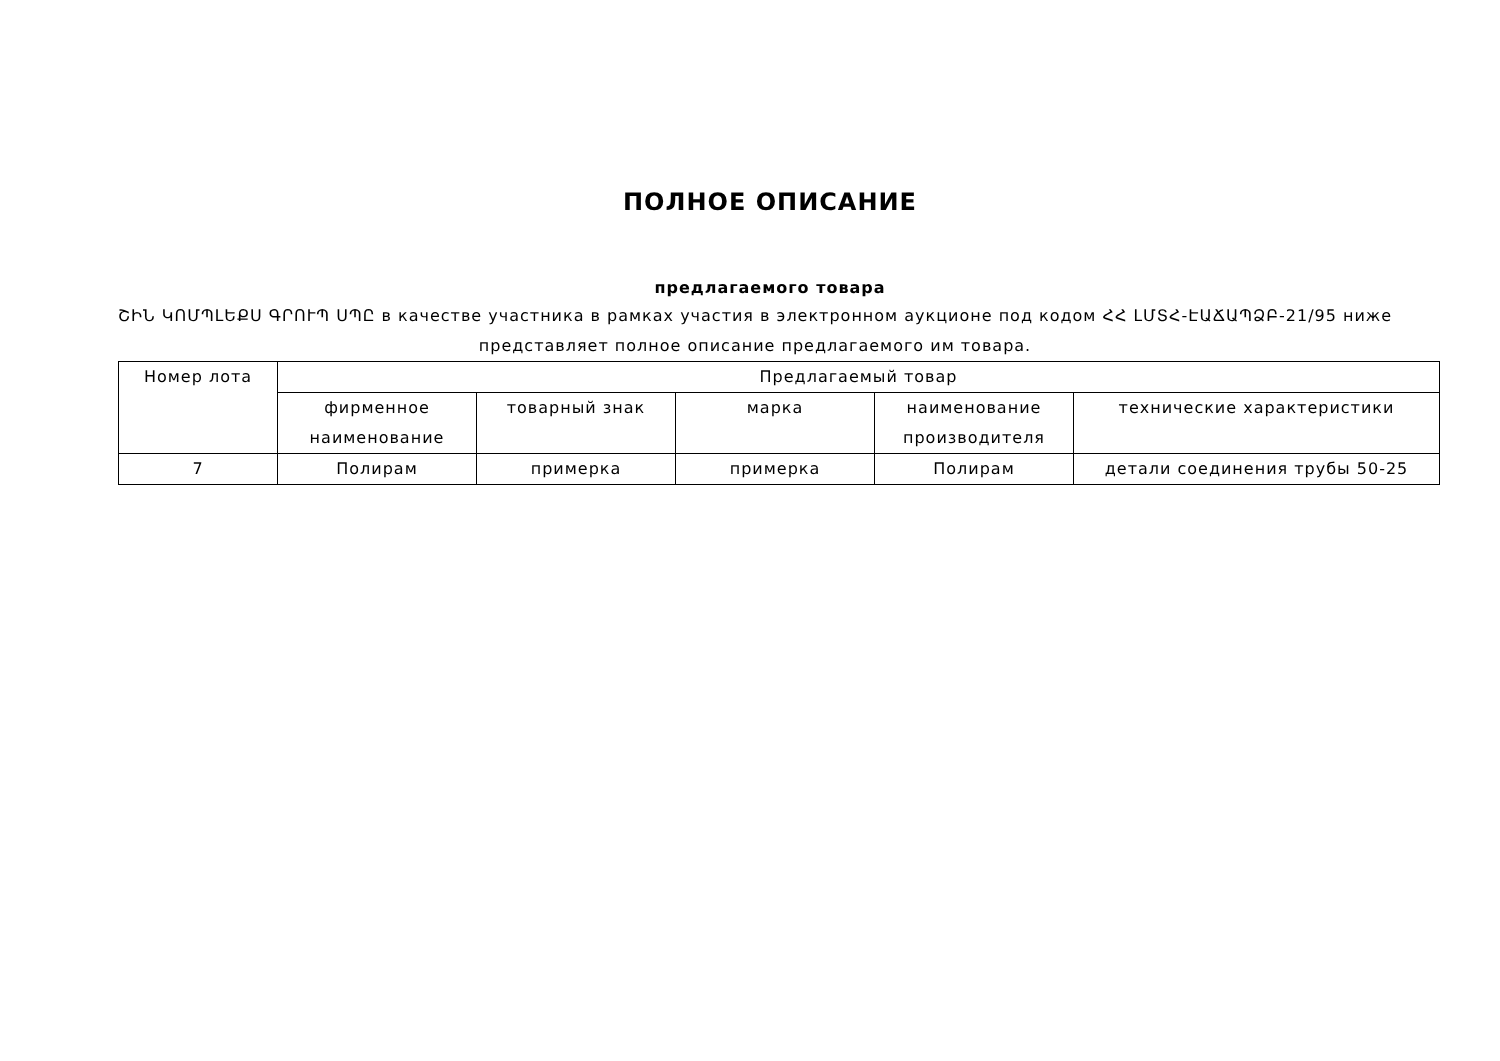ПОЛНОЕ ОПИСАНИЕ
предлагаемого товара
ՇԻՆ ԿՈՄՊԼԵՔՍ ԳՐՈՒՊ ՍՊԸ в качестве участника в рамках участия в электронном аукционе под кодом ՀՀ ԼՄՏՀ-ԷԱՃԱՊՁԲ-21/95 ниже представляет полное описание предлагаемого им товара.
| Номер лота | Предлагаемый товар | | | | |
| --- | --- | --- | --- | --- | --- |
| | фирменное наименование | товарный знак | марка | наименование производителя | технические характеристики |
| 7 | Полирам | примерка | примерка | Полирам | детали соединения трубы 50-25 |